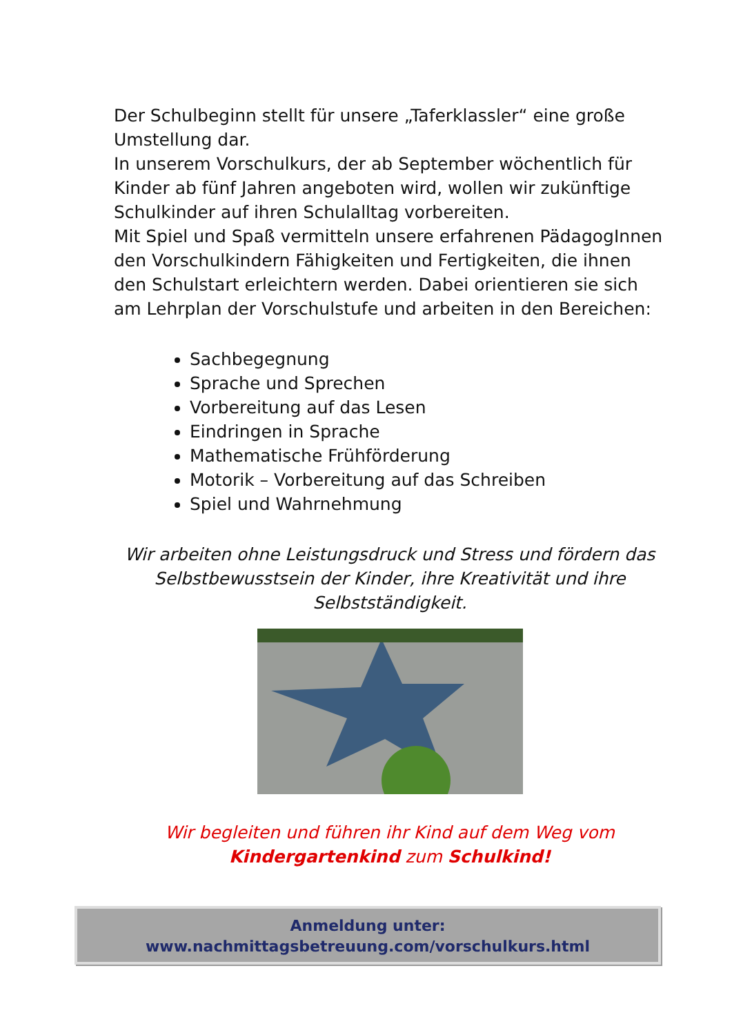Der Schulbeginn stellt für unsere „Taferklassler“ eine große Umstellung dar.
In unserem Vorschulkurs, der ab September wöchentlich für Kinder ab fünf Jahren angeboten wird, wollen wir zukünftige Schulkinder auf ihren Schulalltag vorbereiten.
Mit Spiel und Spaß vermitteln unsere erfahrenen PädagogInnen den Vorschulkindern Fähigkeiten und Fertigkeiten, die ihnen den Schulstart erleichtern werden. Dabei orientieren sie sich am Lehrplan der Vorschulstufe und arbeiten in den Bereichen:
Sachbegegnung
Sprache und Sprechen
Vorbereitung auf das Lesen
Eindringen in Sprache
Mathematische Frühförderung
Motorik – Vorbereitung auf das Schreiben
Spiel und Wahrnehmung
Wir arbeiten ohne Leistungsdruck und Stress und fördern das Selbstbewusstsein der Kinder, ihre Kreativität und ihre Selbstständigkeit.
Wir begleiten und führen ihr Kind auf dem Weg vom Kindergartenkind zum Schulkind!
Anmeldung unter:
www.nachmittagsbetreuung.com/vorschulkurs.html